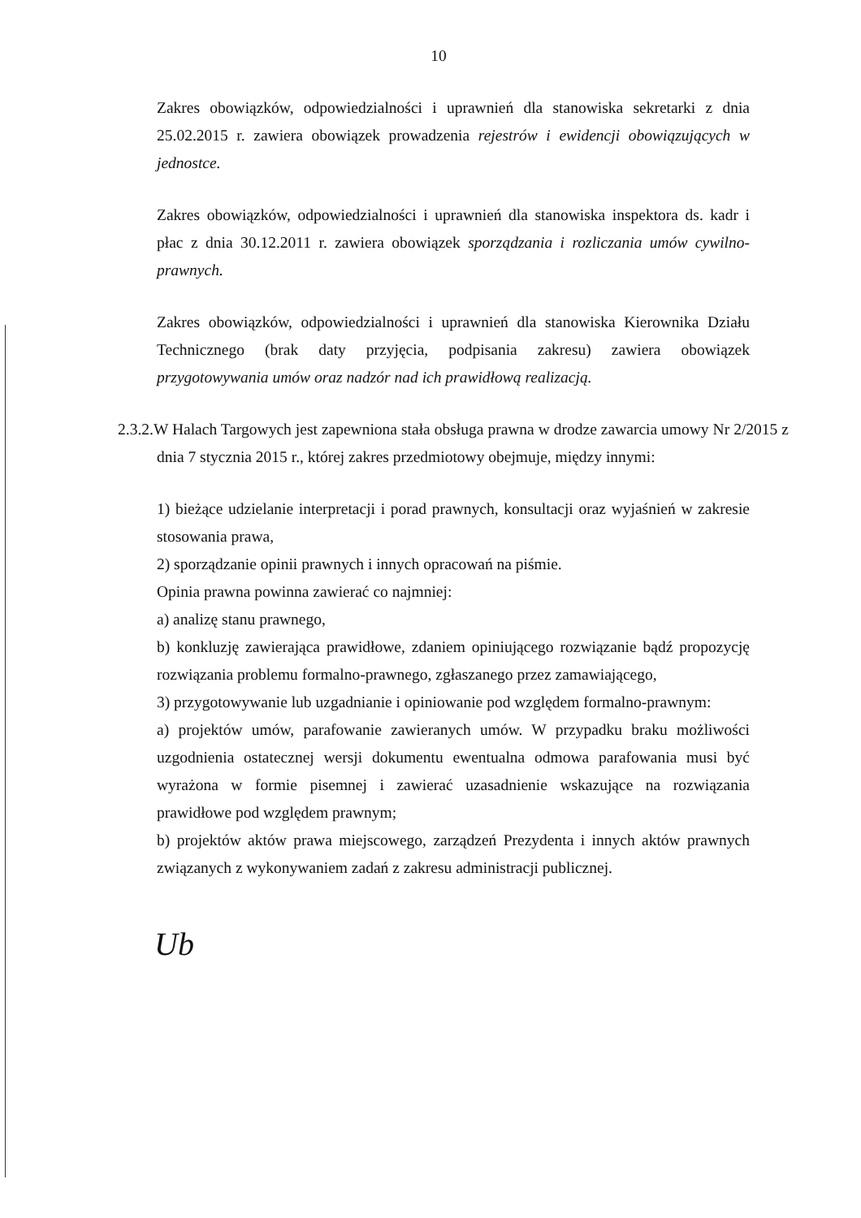10
Zakres obowiązków, odpowiedzialności i uprawnień dla stanowiska sekretarki z dnia 25.02.2015 r. zawiera obowiązek prowadzenia rejestrów i ewidencji obowiązujących w jednostce.
Zakres obowiązków, odpowiedzialności i uprawnień dla stanowiska inspektora ds. kadr i płac z dnia 30.12.2011 r. zawiera obowiązek sporządzania i rozliczania umów cywilno-prawnych.
Zakres obowiązków, odpowiedzialności i uprawnień dla stanowiska Kierownika Działu Technicznego (brak daty przyjęcia, podpisania zakresu) zawiera obowiązek przygotowywania umów oraz nadzór nad ich prawidłową realizacją.
2.3.2.W Halach Targowych jest zapewniona stała obsługa prawna w drodze zawarcia umowy Nr 2/2015 z dnia 7 stycznia 2015 r., której zakres przedmiotowy obejmuje, między innymi:
1) bieżące udzielanie interpretacji i porad prawnych, konsultacji oraz wyjaśnień w zakresie stosowania prawa,
2) sporządzanie opinii prawnych i innych opracowań na piśmie.
Opinia prawna powinna zawierać co najmniej:
a) analizę stanu prawnego,
b) konkluzję zawierająca prawidłowe, zdaniem opiniującego rozwiązanie bądź propozycję rozwiązania problemu formalno-prawnego, zgłaszanego przez zamawiającego,
3) przygotowywanie lub uzgadnianie i opiniowanie pod względem formalno-prawnym:
a) projektów umów, parafowanie zawieranych umów. W przypadku braku możliwości uzgodnienia ostatecznej wersji dokumentu ewentualna odmowa parafowania musi być wyrażona w formie pisemnej i zawierać uzasadnienie wskazujące na rozwiązania prawidłowe pod względem prawnym;
b) projektów aktów prawa miejscowego, zarządzeń Prezydenta i innych aktów prawnych związanych z wykonywaniem zadań z zakresu administracji publicznej.
Ub